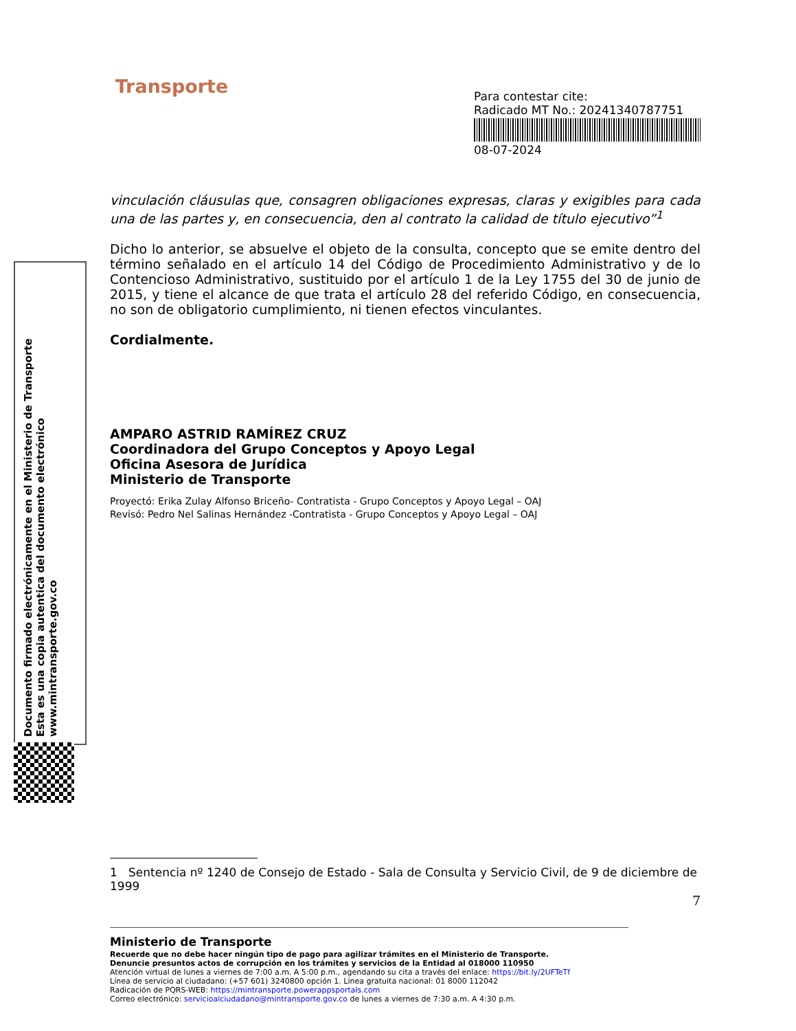Documento firmado electrónicamente en el Ministerio de Transporte
Esta es una copia autentica del documento electrónico
www.mintransporte.gov.co
Transporte
Para contestar cite:
Radicado MT No.: 20241340787751
08-07-2024
vinculación cláusulas que, consagren obligaciones expresas, claras y exigibles para cada una de las partes y, en consecuencia, den al contrato la calidad de título ejecutivo”<sup>1</sup>
Dicho lo anterior, se absuelve el objeto de la consulta, concepto que se emite dentro del término señalado en el artículo 14 del Código de Procedimiento Administrativo y de lo Contencioso Administrativo, sustituido por el artículo 1 de la Ley 1755 del 30 de junio de 2015, y tiene el alcance de que trata el artículo 28 del referido Código, en consecuencia, no son de obligatorio cumplimiento, ni tienen efectos vinculantes.
Cordialmente.
AMPARO ASTRID RAMÍREZ CRUZ
Coordinadora del Grupo Conceptos y Apoyo Legal
Oficina Asesora de Jurídica
Ministerio de Transporte
Proyectó: Erika Zulay Alfonso Briceño- Contratista - Grupo Conceptos y Apoyo Legal – OAJ
Revisó: Pedro Nel Salinas Hernández -Contratista - Grupo Conceptos y Apoyo Legal – OAJ
1 Sentencia nº 1240 de Consejo de Estado - Sala de Consulta y Servicio Civil, de 9 de diciembre de 1999
7
Ministerio de Transporte
Recuerde que no debe hacer ningún tipo de pago para agilizar trámites en el Ministerio de Transporte.
Denuncie presuntos actos de corrupción en los trámites y servicios de la Entidad al 018000 110950
Atención virtual de lunes a viernes de 7:00 a.m. A 5:00 p.m., agendando su cita a través del enlace: https://bit.ly/2UFTeTf
Línea de servicio al ciudadano: (+57 601) 3240800 opción 1. Línea gratuita nacional: 01 8000 112042
Radicación de PQRS-WEB: https://mintransporte.powerappsportals.com
Correo electrónico: servicioalciudadano@mintransporte.gov.co de lunes a viernes de 7:30 a.m. A 4:30 p.m.